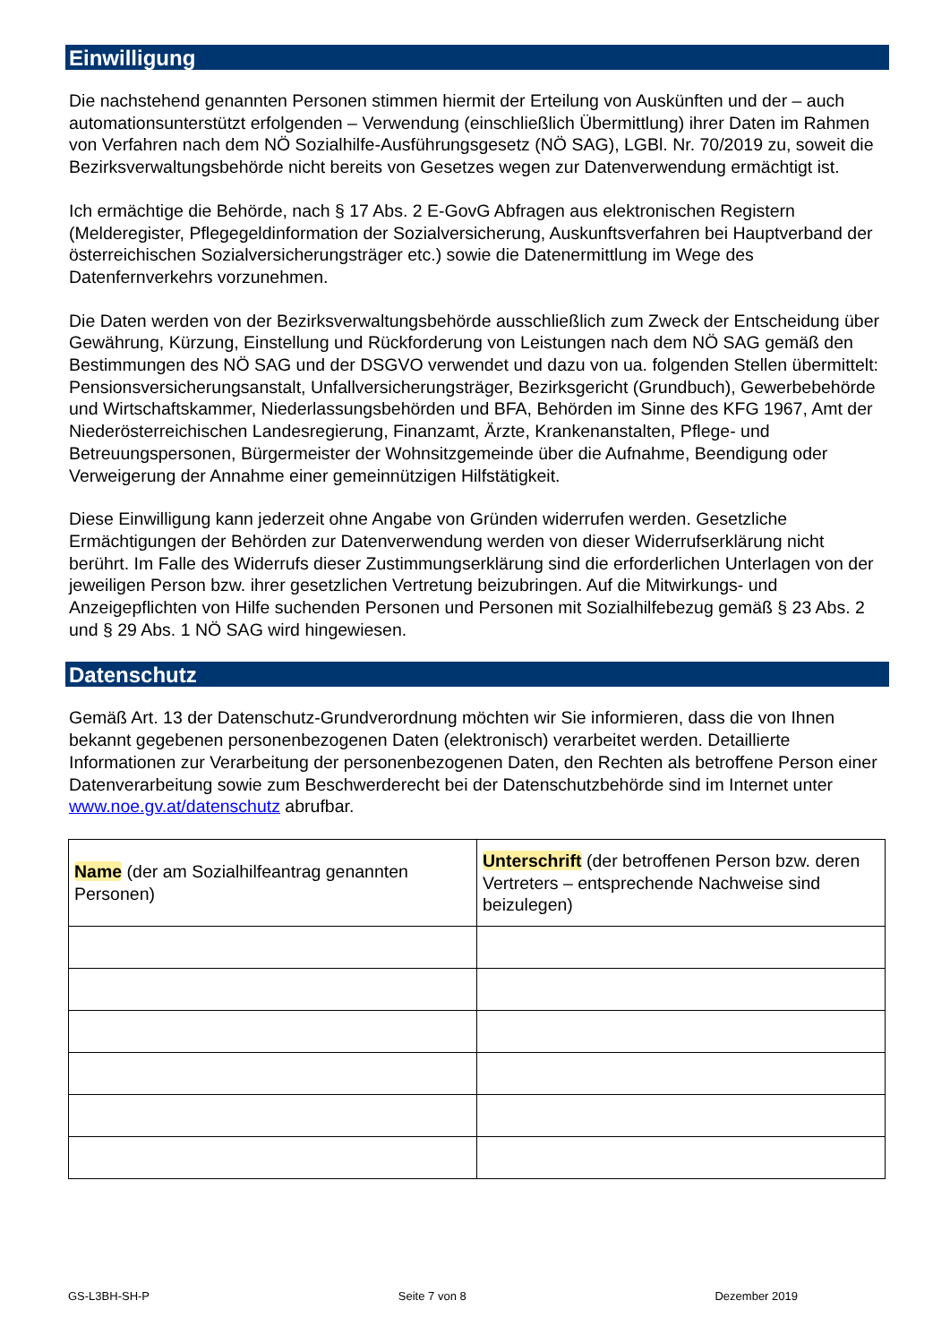Einwilligung
Die nachstehend genannten Personen stimmen hiermit der Erteilung von Auskünften und der – auch automationsunterstützt erfolgenden – Verwendung (einschließlich Übermittlung) ihrer Daten im Rahmen von Verfahren nach dem NÖ Sozialhilfe-Ausführungsgesetz (NÖ SAG), LGBl. Nr. 70/2019 zu, soweit die Bezirksverwaltungsbehörde nicht bereits von Gesetzes wegen zur Datenverwendung ermächtigt ist.
Ich ermächtige die Behörde, nach § 17 Abs. 2 E-GovG Abfragen aus elektronischen Registern (Melderegister, Pflegegeldinformation der Sozialversicherung, Auskunftsverfahren bei Hauptverband der österreichischen Sozialversicherungsträger etc.) sowie die Datenermittlung im Wege des Datenfernverkehrs vorzunehmen.
Die Daten werden von der Bezirksverwaltungsbehörde ausschließlich zum Zweck der Entscheidung über Gewährung, Kürzung, Einstellung und Rückforderung von Leistungen nach dem NÖ SAG gemäß den Bestimmungen des NÖ SAG und der DSGVO verwendet und dazu von ua. folgenden Stellen übermittelt: Pensionsversicherungsanstalt, Unfallversicherungsträger, Bezirksgericht (Grundbuch), Gewerbebehörde und Wirtschaftskammer, Niederlassungsbehörden und BFA, Behörden im Sinne des KFG 1967, Amt der Niederösterreichischen Landesregierung, Finanzamt, Ärzte, Krankenanstalten, Pflege- und Betreuungspersonen, Bürgermeister der Wohnsitzgemeinde über die Aufnahme, Beendigung oder Verweigerung der Annahme einer gemeinnützigen Hilfstätigkeit.
Diese Einwilligung kann jederzeit ohne Angabe von Gründen widerrufen werden. Gesetzliche Ermächtigungen der Behörden zur Datenverwendung werden von dieser Widerrufserklärung nicht berührt. Im Falle des Widerrufs dieser Zustimmungserklärung sind die erforderlichen Unterlagen von der jeweiligen Person bzw. ihrer gesetzlichen Vertretung beizubringen. Auf die Mitwirkungs- und Anzeigepflichten von Hilfe suchenden Personen und Personen mit Sozialhilfebezug gemäß § 23 Abs. 2 und § 29 Abs. 1 NÖ SAG wird hingewiesen.
Datenschutz
Gemäß Art. 13 der Datenschutz-Grundverordnung möchten wir Sie informieren, dass die von Ihnen bekannt gegebenen personenbezogenen Daten (elektronisch) verarbeitet werden. Detaillierte Informationen zur Verarbeitung der personenbezogenen Daten, den Rechten als betroffene Person einer Datenverarbeitung sowie zum Beschwerderecht bei der Datenschutzbehörde sind im Internet unter www.noe.gv.at/datenschutz abrufbar.
| Name (der am Sozialhilfeantrag genannten Personen) | Unterschrift (der betroffenen Person bzw. deren Vertreters – entsprechende Nachweise sind beizulegen) |
GS-L3BH-SH-P Seite 7 von 8 Dezember 2019